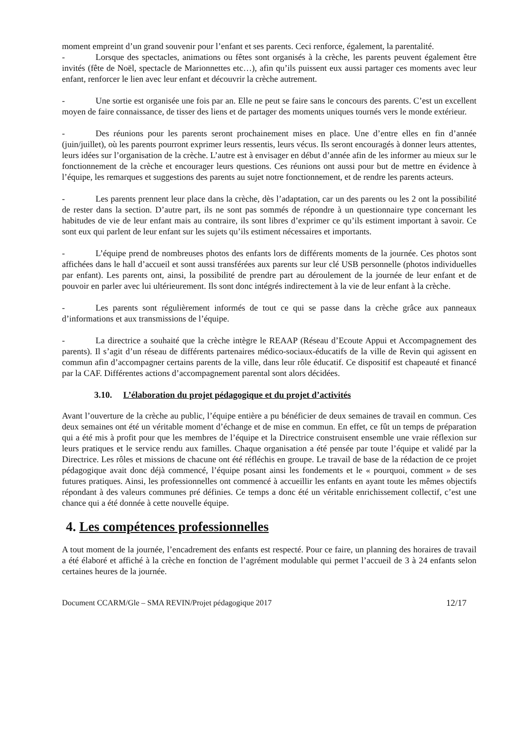moment empreint d’un grand souvenir pour l’enfant et ses parents. Ceci renforce, également, la parentalité.
- Lorsque des spectacles, animations ou fêtes sont organisés à la crèche, les parents peuvent également être invités (fête de Noël, spectacle de Marionnettes etc…), afin qu’ils puissent eux aussi partager ces moments avec leur enfant, renforcer le lien avec leur enfant et découvrir la crèche autrement.
- Une sortie est organisée une fois par an. Elle ne peut se faire sans le concours des parents. C’est un excellent moyen de faire connaissance, de tisser des liens et de partager des moments uniques tournés vers le monde extérieur.
- Des réunions pour les parents seront prochainement mises en place. Une d’entre elles en fin d’année (juin/juillet), où les parents pourront exprimer leurs ressentis, leurs vécus. Ils seront encouragés à donner leurs attentes, leurs idées sur l’organisation de la crèche. L’autre est à envisager en début d’année afin de les informer au mieux sur le fonctionnement de la crèche et encourager leurs questions. Ces réunions ont aussi pour but de mettre en évidence à l’équipe, les remarques et suggestions des parents au sujet notre fonctionnement, et de rendre les parents acteurs.
- Les parents prennent leur place dans la crèche, dès l’adaptation, car un des parents ou les 2 ont la possibilité de rester dans la section. D’autre part, ils ne sont pas sommés de répondre à un questionnaire type concernant les habitudes de vie de leur enfant mais au contraire, ils sont libres d’exprimer ce qu’ils estiment important à savoir. Ce sont eux qui parlent de leur enfant sur les sujets qu’ils estiment nécessaires et importants.
- L’équipe prend de nombreuses photos des enfants lors de différents moments de la journée. Ces photos sont affichées dans le hall d’accueil et sont aussi transférées aux parents sur leur clé USB personnelle (photos individuelles par enfant). Les parents ont, ainsi, la possibilité de prendre part au déroulement de la journée de leur enfant et de pouvoir en parler avec lui ultérieurement. Ils sont donc intégrés indirectement à la vie de leur enfant à la crèche.
- Les parents sont régulièrement informés de tout ce qui se passe dans la crèche grâce aux panneaux d’informations et aux transmissions de l’équipe.
- La directrice a souhaité que la crèche intègre le REAAP (Réseau d’Ecoute Appui et Accompagnement des parents). Il s’agit d’un réseau de différents partenaires médico-sociaux-éducatifs de la ville de Revin qui agissent en commun afin d’accompagner certains parents de la ville, dans leur rôle éducatif. Ce dispositif est chapeauté et financé par la CAF. Différentes actions d’accompagnement parental sont alors décidées.
3.10. L’élaboration du projet pédagogique et du projet d’activités
Avant l’ouverture de la crèche au public, l’équipe entière a pu bénéficier de deux semaines de travail en commun. Ces deux semaines ont été un véritable moment d’échange et de mise en commun. En effet, ce fût un temps de préparation qui a été mis à profit pour que les membres de l’équipe et la Directrice construisent ensemble une vraie réflexion sur leurs pratiques et le service rendu aux familles. Chaque organisation a été pensée par toute l’équipe et validé par la Directrice. Les rôles et missions de chacune ont été réfléchis en groupe. Le travail de base de la rédaction de ce projet pédagogique avait donc déjà commencé, l’équipe posant ainsi les fondements et le « pourquoi, comment » de ses futures pratiques. Ainsi, les professionnelles ont commencé à accueillir les enfants en ayant toute les mêmes objectifs répondant à des valeurs communes pré définies. Ce temps a donc été un véritable enrichissement collectif, c’est une chance qui a été donnée à cette nouvelle équipe.
4. Les compétences professionnelles
A tout moment de la journée, l’encadrement des enfants est respecté. Pour ce faire, un planning des horaires de travail a été élaboré et affiché à la crèche en fonction de l’agrément modulable qui permet l’accueil de 3 à 24 enfants selon certaines heures de la journée.
Document CCARM/Gle – SMA REVIN/Projet pédagogique 2017 12/17